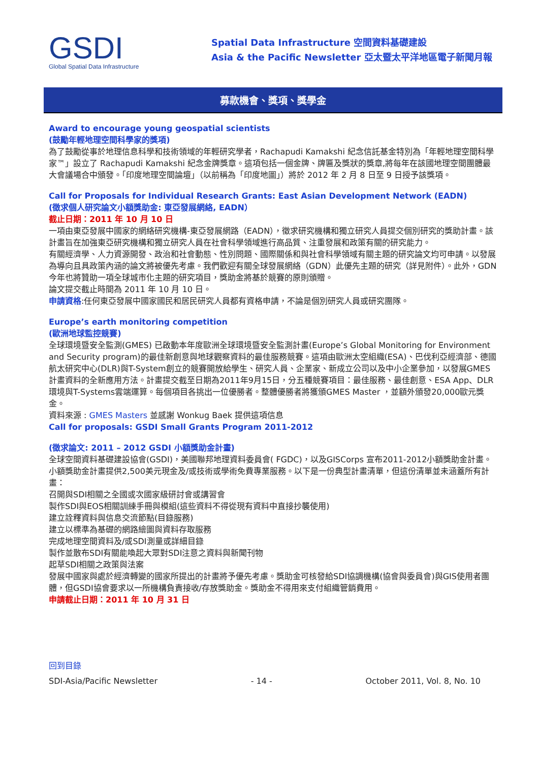GSDI
Global Spatial Data Infrastructure
Spatial Data Infrastructure 空間資料基礎建設
Asia & the Pacific Newsletter 亞太暨太平洋地區電子新聞月報
募款機會、獎項、獎學金
Award to encourage young geospatial scientists
(鼓勵年輕地理空間科學家的獎項)
為了鼓勵從事於地理信息科學和技術領域的年輕研究學者，Rachapudi Kamakshi 紀念信託基金特別為「年輕地理空間科學家™」設立了 Rachapudi Kamakshi 紀念金牌獎章。這項包括一個金牌、牌匾及獎狀的獎章,將每年在該國地理空間團體最大會議場合中頒發。「印度地理空間論壇」（以前稱為「印度地圖」）將於 2012 年 2 月 8 日至 9 日授予該獎項。
Call for Proposals for Individual Research Grants: East Asian Development Network (EADN)
(徵求個人研究論文小額獎助金: 東亞發展網絡, EADN）
截止日期：2011 年 10 月 10 日
一項由東亞發展中國家的網絡研究機構-東亞發展網路（EADN），徵求研究機構和獨立研究人員提交個別研究的獎助計畫。該計畫旨在加強東亞研究機構和獨立研究人員在社會科學領域進行高品質、注重發展和政策有關的研究能力。
有關經濟學、人力資源開發、政治和社會動態、性別問題、國際關係和與社會科學領域有關主題的研究論文均可申請。以發展為導向且具政策內涵的論文將被優先考慮。我們歡迎有關全球發展網絡（GDN）此優先主題的研究（詳見附件）。此外，GDN 今年也將贊助一項全球城市化主題的研究項目，獎助金將基於競賽的原則頒贈。
論文提交截止時間為 2011 年 10 月 10 日。
申請資格:任何東亞發展中國家國民和居民研究人員都有資格申請，不論是個別研究人員或研究團隊。
Europe’s earth monitoring competition
(歐洲地球監控競賽)
全球環境暨安全監測(GMES) 已啟動本年度歐洲全球環境暨安全監測計畫(Europe’s Global Monitoring for Environment and Security program)的最佳新創意與地球觀察資料的最佳服務競賽。這項由歐洲太空組織(ESA)、巴伐利亞經濟部、德國航太研究中心(DLR)與T-System創立的競賽開放給學生、研究人員、企業家、新成立公司以及中小企業參加，以發展GMES計畫資料的全新應用方法。計畫提交截至日期為2011年9月15日，分五種競賽項目：最佳服務、最佳創意、ESA App、DLR環境與T-Systems雲端運算。每個項目各挑出一位優勝者。整體優勝者將獲頒GMES Master ，並額外頒發20,000歐元獎金。
資料來源 : GMES Masters 並感謝 Wonkug Baek 提供這項信息
Call for proposals: GSDI Small Grants Program 2011-2012
(徵求論文: 2011 – 2012 GSDI 小額獎助金計畫)
全球空間資料基礎建設協會(GSDI)，美國聯邦地理資料委員會( FGDC)，以及GISCorps 宣布2011-2012小額獎助金計畫。
小額獎助金計畫提供2,500美元現金及/或技術或學術免費專業服務。以下是一份典型計畫清單，但這份清單並未涵蓋所有計畫：
召開與SDI相關之全國或次國家級研討會或講習會
製作SDI與EOS相關訓練手冊與模組(這些資料不得從現有資料中直接抄襲使用)
建立詮釋資料與信息交流節點(目錄服務)
建立以標準為基礎的網路繪圖與資料存取服務
完成地理空間資料及/或SDI測量或詳細目錄
製作並散布SDI有關能喚起大眾對SDI注意之資料與新聞刊物
起草SDI相關之政策與法案
發展中國家與處於經濟轉變的國家所提出的計畫將予優先考慮。獎助金可核發給SDI協調機構(協會與委員會)與GIS使用者團體，但GSDI協會要求以一所機構負責接收/存放獎助金。獎助金不得用來支付組織管銷費用。
申請截止日期：2011 年 10 月 31 日
回到目錄
SDI-Asia/Pacific Newsletter - 14 - October 2011, Vol. 8, No. 10